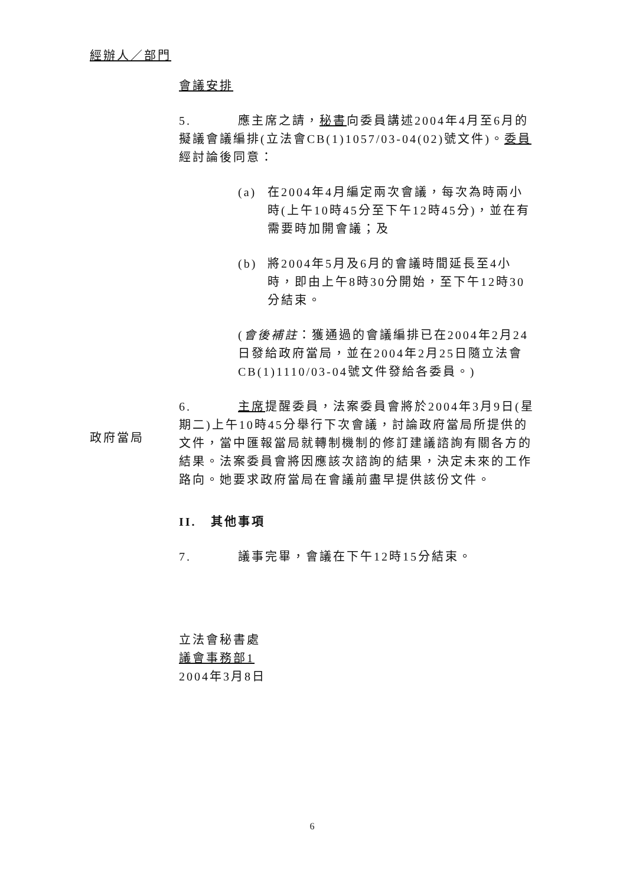經辦人／部門
會議安排
5. 應主席之請，秘書向委員講述2004年4月至6月的擬議會議編排(立法會CB(1)1057/03-04(02)號文件)。委員經討論後同意：
(a) 在2004年4月編定兩次會議，每次為時兩小時(上午10時45分至下午12時45分)，並在有需要時加開會議；及
(b) 將2004年5月及6月的會議時間延長至4小時，即由上午8時30分開始，至下午12時30分結束。
(會後補註：獲通過的會議編排已在2004年2月24日發給政府當局，並在2004年2月25日隨立法會CB(1)1110/03-04號文件發給各委員。)
6. 主席提醒委員，法案委員會將於2004年3月9日(星期二)上午10時45分舉行下次會議，討論政府當局所提供的文件，當中匯報當局就轉制機制的修訂建議諮詢有關各方的結果。法案委員會將因應該次諮詢的結果，決定未來的工作路向。她要求政府當局在會議前盡早提供該份文件。
II. 其他事項
7. 議事完畢，會議在下午12時15分結束。
立法會秘書處
議會事務部1
2004年3月8日
政府當局
6